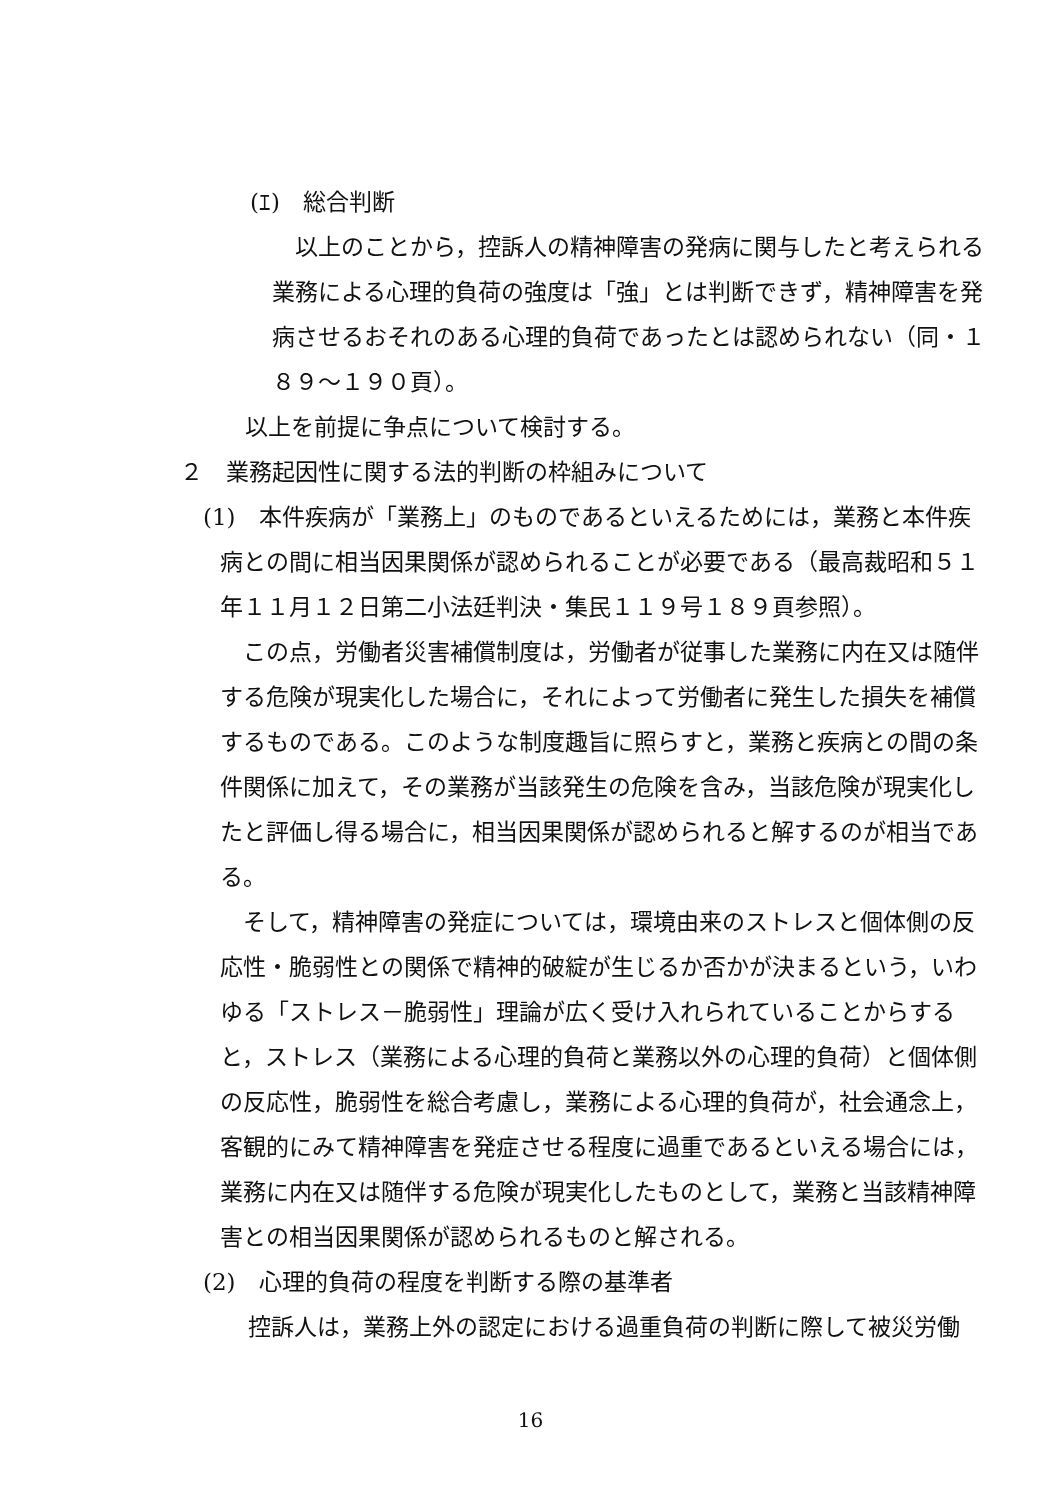(ｴ)　総合判断
以上のことから，控訴人の精神障害の発病に関与したと考えられる業務による心理的負荷の強度は「強」とは判断できず，精神障害を発病させるおそれのある心理的負荷であったとは認められない（同・１８９～１９０頁）。
以上を前提に争点について検討する。
２　業務起因性に関する法的判断の枠組みについて
(1)　本件疾病が「業務上」のものであるといえるためには，業務と本件疾病との間に相当因果関係が認められることが必要である（最高裁昭和５１年１１月１２日第二小法廷判決・集民１１９号１８９頁参照）。
この点，労働者災害補償制度は，労働者が従事した業務に内在又は随伴する危険が現実化した場合に，それによって労働者に発生した損失を補償するものである。このような制度趣旨に照らすと，業務と疾病との間の条件関係に加えて，その業務が当該発生の危険を含み，当該危険が現実化したと評価し得る場合に，相当因果関係が認められると解するのが相当である。
そして，精神障害の発症については，環境由来のストレスと個体側の反応性・脆弱性との関係で精神的破綻が生じるか否かが決まるという，いわゆる「ストレス－脆弱性」理論が広く受け入れられていることからすると，ストレス（業務による心理的負荷と業務以外の心理的負荷）と個体側の反応性，脆弱性を総合考慮し，業務による心理的負荷が，社会通念上，客観的にみて精神障害を発症させる程度に過重であるといえる場合には，業務に内在又は随伴する危険が現実化したものとして，業務と当該精神障害との相当因果関係が認められるものと解される。
(2)　心理的負荷の程度を判断する際の基準者
控訴人は，業務上外の認定における過重負荷の判断に際して被災労働
16